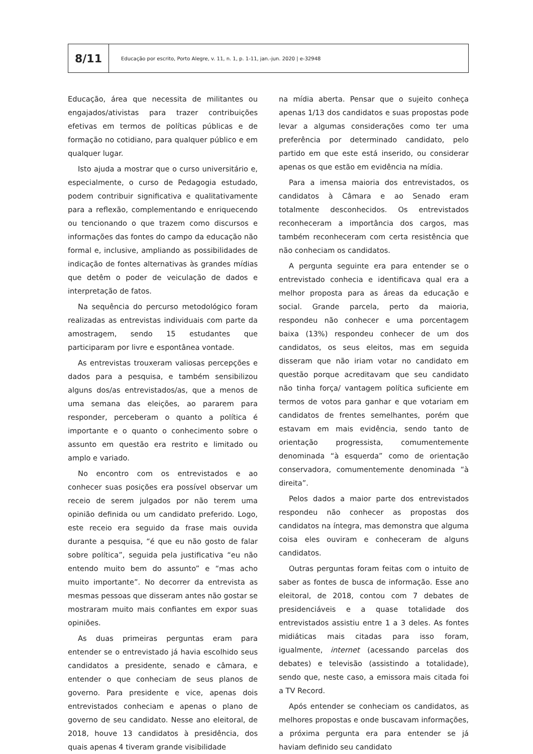8/11
Educação por escrito, Porto Alegre, v. 11, n. 1, p. 1-11, jan.-jun. 2020 | e-32948
Educação, área que necessita de militantes ou engajados/ativistas para trazer contribuições efetivas em termos de políticas públicas e de formação no cotidiano, para qualquer público e em qualquer lugar.
Isto ajuda a mostrar que o curso universitário e, especialmente, o curso de Pedagogia estudado, podem contribuir significativa e qualitativamente para a reflexão, complementando e enriquecendo ou tencionando o que trazem como discursos e informações das fontes do campo da educação não formal e, inclusive, ampliando as possibilidades de indicação de fontes alternativas às grandes mídias que detêm o poder de veiculação de dados e interpretação de fatos.
Na sequência do percurso metodológico foram realizadas as entrevistas individuais com parte da amostragem, sendo 15 estudantes que participaram por livre e espontânea vontade.
As entrevistas trouxeram valiosas percepções e dados para a pesquisa, e também sensibilizou alguns dos/as entrevistados/as, que a menos de uma semana das eleições, ao pararem para responder, perceberam o quanto a política é importante e o quanto o conhecimento sobre o assunto em questão era restrito e limitado ou amplo e variado.
No encontro com os entrevistados e ao conhecer suas posições era possível observar um receio de serem julgados por não terem uma opinião definida ou um candidato preferido. Logo, este receio era seguido da frase mais ouvida durante a pesquisa, “é que eu não gosto de falar sobre política”, seguida pela justificativa “eu não entendo muito bem do assunto” e “mas acho muito importante”. No decorrer da entrevista as mesmas pessoas que disseram antes não gostar se mostraram muito mais confiantes em expor suas opiniões.
As duas primeiras perguntas eram para entender se o entrevistado já havia escolhido seus candidatos a presidente, senado e câmara, e entender o que conheciam de seus planos de governo. Para presidente e vice, apenas dois entrevistados conheciam e apenas o plano de governo de seu candidato. Nesse ano eleitoral, de 2018, houve 13 candidatos à presidência, dos quais apenas 4 tiveram grande visibilidade
na mídia aberta. Pensar que o sujeito conheça apenas 1/13 dos candidatos e suas propostas pode levar a algumas considerações como ter uma preferência por determinado candidato, pelo partido em que este está inserido, ou considerar apenas os que estão em evidência na mídia.
Para a imensa maioria dos entrevistados, os candidatos à Câmara e ao Senado eram totalmente desconhecidos. Os entrevistados reconheceram a importância dos cargos, mas também reconheceram com certa resistência que não conheciam os candidatos.
A pergunta seguinte era para entender se o entrevistado conhecia e identificava qual era a melhor proposta para as áreas da educação e social. Grande parcela, perto da maioria, respondeu não conhecer e uma porcentagem baixa (13%) respondeu conhecer de um dos candidatos, os seus eleitos, mas em seguida disseram que não iriam votar no candidato em questão porque acreditavam que seu candidato não tinha força/ vantagem política suficiente em termos de votos para ganhar e que votariam em candidatos de frentes semelhantes, porém que estavam em mais evidência, sendo tanto de orientação progressista, comumentemente denominada “à esquerda” como de orientação conservadora, comumentemente denominada “à direita”.
Pelos dados a maior parte dos entrevistados respondeu não conhecer as propostas dos candidatos na íntegra, mas demonstra que alguma coisa eles ouviram e conheceram de alguns candidatos.
Outras perguntas foram feitas com o intuito de saber as fontes de busca de informação. Esse ano eleitoral, de 2018, contou com 7 debates de presidenciáveis e a quase totalidade dos entrevistados assistiu entre 1 a 3 deles. As fontes midiáticas mais citadas para isso foram, igualmente, internet (acessando parcelas dos debates) e televisão (assistindo a totalidade), sendo que, neste caso, a emissora mais citada foi a TV Record.
Após entender se conheciam os candidatos, as melhores propostas e onde buscavam informações, a próxima pergunta era para entender se já haviam definido seu candidato